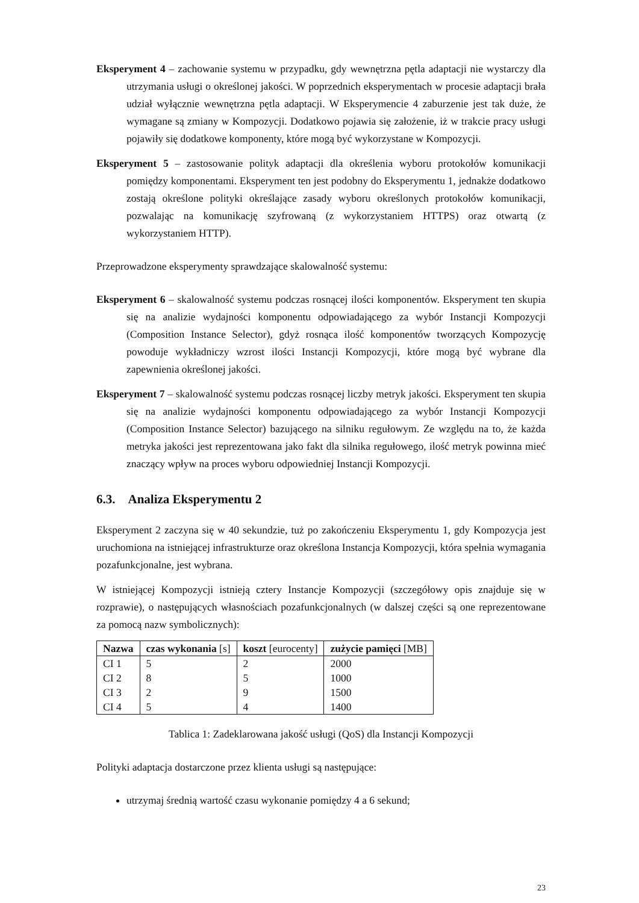Eksperyment 4 – zachowanie systemu w przypadku, gdy wewnętrzna pętla adaptacji nie wystarczy dla utrzymania usługi o określonej jakości. W poprzednich eksperymentach w procesie adaptacji brała udział wyłącznie wewnętrzna pętla adaptacji. W Eksperymencie 4 zaburzenie jest tak duże, że wymagane są zmiany w Kompozycji. Dodatkowo pojawia się założenie, iż w trakcie pracy usługi pojawiły się dodatkowe komponenty, które mogą być wykorzystane w Kompozycji.
Eksperyment 5 – zastosowanie polityk adaptacji dla określenia wyboru protokołów komunikacji pomiędzy komponentami. Eksperyment ten jest podobny do Eksperymentu 1, jednakże dodatkowo zostają określone polityki określające zasady wyboru określonych protokołów komunikacji, pozwalając na komunikację szyfrowaną (z wykorzystaniem HTTPS) oraz otwartą (z wykorzystaniem HTTP).
Przeprowadzone eksperymenty sprawdzające skalowalność systemu:
Eksperyment 6 – skalowalność systemu podczas rosnącej ilości komponentów. Eksperyment ten skupia się na analizie wydajności komponentu odpowiadającego za wybór Instancji Kompozycji (Composition Instance Selector), gdyż rosnąca ilość komponentów tworzących Kompozycję powoduje wykładniczy wzrost ilości Instancji Kompozycji, które mogą być wybrane dla zapewnienia określonej jakości.
Eksperyment 7 – skalowalność systemu podczas rosnącej liczby metryk jakości. Eksperyment ten skupia się na analizie wydajności komponentu odpowiadającego za wybór Instancji Kompozycji (Composition Instance Selector) bazującego na silniku regułowym. Ze względu na to, że każda metryka jakości jest reprezentowana jako fakt dla silnika regułowego, ilość metryk powinna mieć znaczący wpływ na proces wyboru odpowiedniej Instancji Kompozycji.
6.3. Analiza Eksperymentu 2
Eksperyment 2 zaczyna się w 40 sekundzie, tuż po zakończeniu Eksperymentu 1, gdy Kompozycja jest uruchomiona na istniejącej infrastrukturze oraz określona Instancja Kompozycji, która spełnia wymagania pozafunkcjonalne, jest wybrana.
W istniejącej Kompozycji istnieją cztery Instancje Kompozycji (szczegółowy opis znajduje się w rozprawie), o następujących własnościach pozafunkcjonalnych (w dalszej części są one reprezentowane za pomocą nazw symbolicznych):
| Nazwa | czas wykonania [s] | koszt [eurocenty] | zużycie pamięci [MB] |
| --- | --- | --- | --- |
| CI 1 | 5 | 2 | 2000 |
| CI 2 | 8 | 5 | 1000 |
| CI 3 | 2 | 9 | 1500 |
| CI 4 | 5 | 4 | 1400 |
Tablica 1: Zadeklarowana jakość usługi (QoS) dla Instancji Kompozycji
Polityki adaptacja dostarczone przez klienta usługi są następujące:
utrzymaj średnią wartość czasu wykonanie pomiędzy 4 a 6 sekund;
23